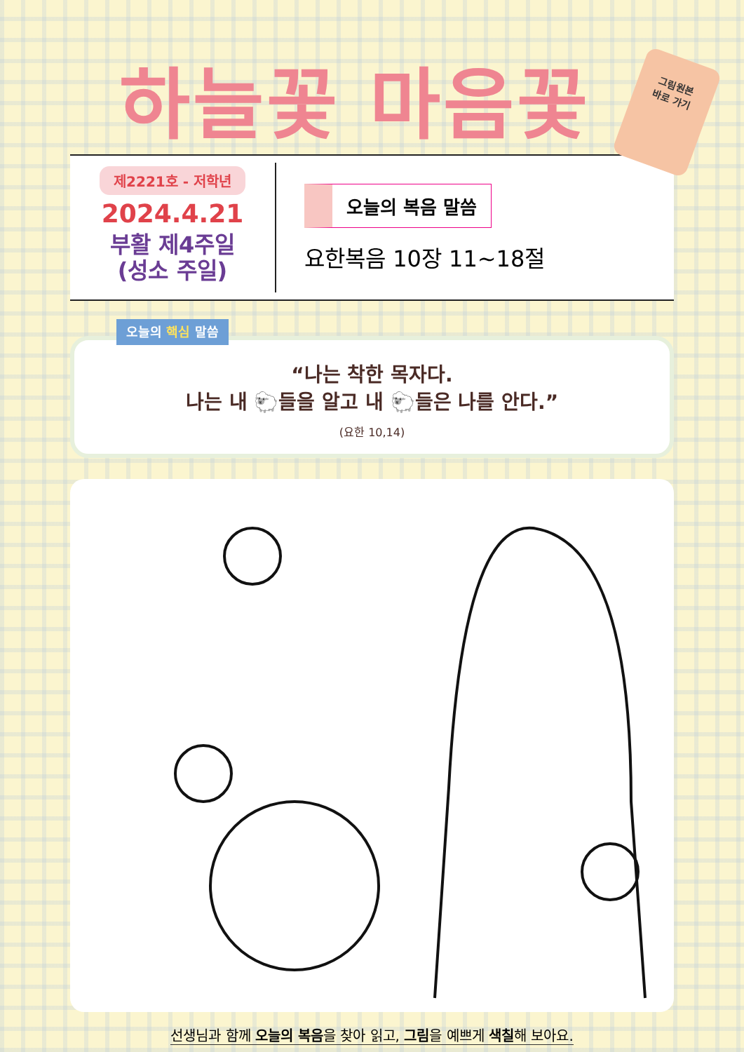하늘꽃 마음꽃
그림원본
바로 가기
제2221호 - 저학년
2024.4.21
부활 제4주일
(성소 주일)
오늘의 복음 말씀
요한복음 10장 11~18절
오늘의 핵심 말씀
“나는 착한 목자다.
나는 내 🐑들을 알고 내 🐑들은 나를 안다.”
(요한 10,14)
선생님과 함께 오늘의 복음을 찾아 읽고, 그림을 예쁘게 색칠해 보아요.